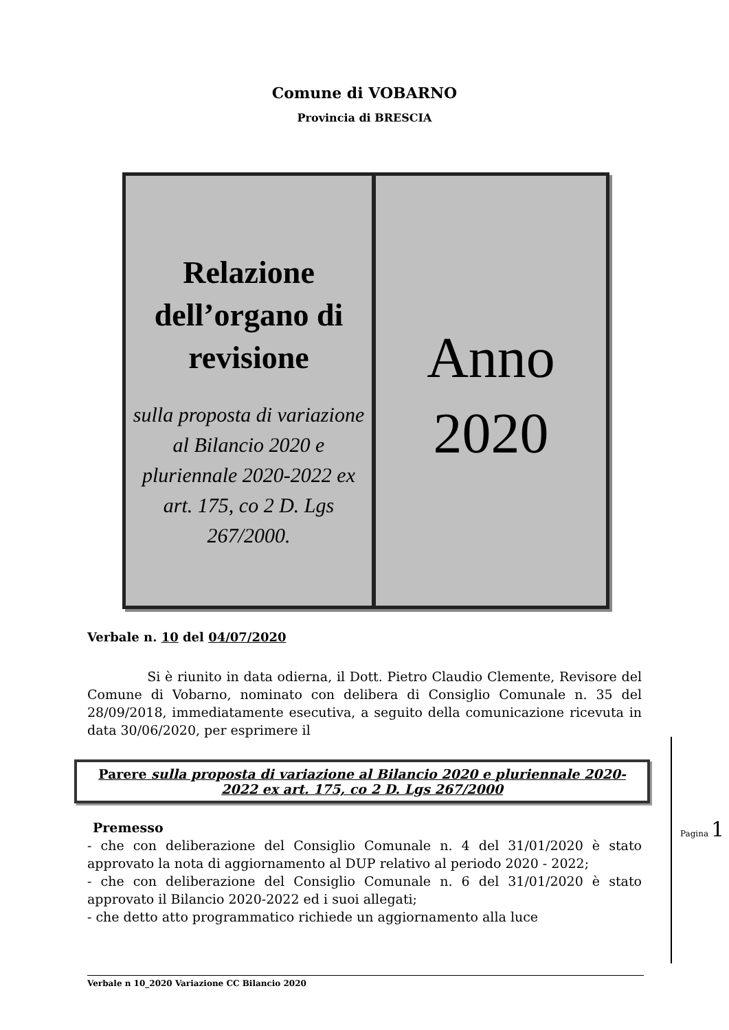Comune di VOBARNO
Provincia di BRESCIA
Relazione dell’organo di revisione
sulla proposta di variazione al Bilancio 2020 e pluriennale 2020-2022 ex art. 175, co 2 D. Lgs 267/2000.
Anno 2020
Verbale n. 10 del 04/07/2020
Si è riunito in data odierna, il Dott. Pietro Claudio Clemente, Revisore del Comune di Vobarno, nominato con delibera di Consiglio Comunale n. 35 del 28/09/2018, immediatamente esecutiva, a seguito della comunicazione ricevuta in data 30/06/2020, per esprimere il
Parere sulla proposta di variazione al Bilancio 2020 e pluriennale 2020-2022 ex art. 175, co 2 D. Lgs 267/2000
Premesso
- che con deliberazione del Consiglio Comunale n. 4 del 31/01/2020 è stato approvato la nota di aggiornamento al DUP relativo al periodo 2020 - 2022;
- che con deliberazione del Consiglio Comunale n. 6 del 31/01/2020 è stato approvato il Bilancio 2020-2022 ed i suoi allegati;
- che detto atto programmatico richiede un aggiornamento alla luce
Pagina 1
Verbale n 10_2020 Variazione CC Bilancio 2020